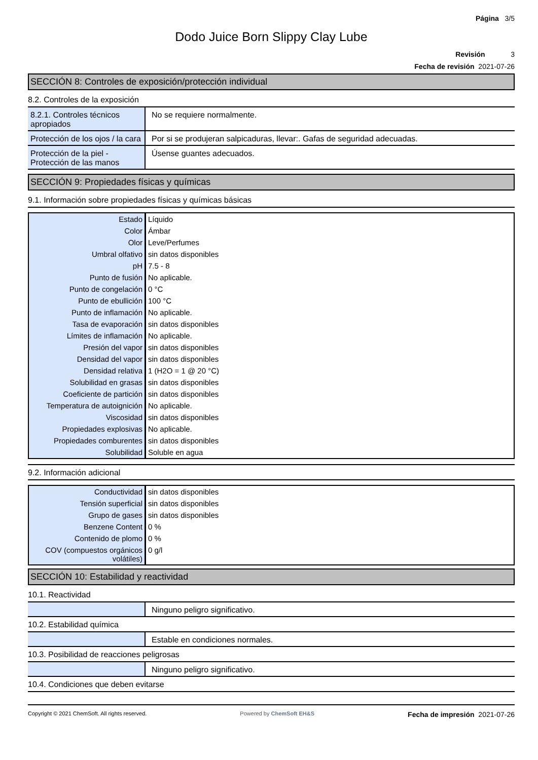Página 3/5
Dodo Juice Born Slippy Clay Lube
Revisión 3
Fecha de revisión 2021-07-26
SECCIÓN 8: Controles de exposición/protección individual
8.2. Controles de la exposición
| 8.2.1. Controles técnicos apropiados | No se requiere normalmente. |
| Protección de los ojos / la cara | Por si se produjeran salpicaduras, llevar:. Gafas de seguridad adecuadas. |
| Protección de la piel - Protección de las manos | Úsense guantes adecuados. |
SECCIÓN 9: Propiedades físicas y químicas
9.1. Información sobre propiedades físicas y químicas básicas
| Estado | Líquido |
| Color | Ámbar |
| Olor | Leve/Perfumes |
| Umbral olfativo | sin datos disponibles |
| pH | 7.5 - 8 |
| Punto de fusión | No aplicable. |
| Punto de congelación | 0 °C |
| Punto de ebullición | 100 °C |
| Punto de inflamación | No aplicable. |
| Tasa de evaporación | sin datos disponibles |
| Límites de inflamación | No aplicable. |
| Presión del vapor | sin datos disponibles |
| Densidad del vapor | sin datos disponibles |
| Densidad relativa | 1 (H2O = 1 @ 20 °C) |
| Solubilidad en grasas | sin datos disponibles |
| Coeficiente de partición | sin datos disponibles |
| Temperatura de autoignición | No aplicable. |
| Viscosidad | sin datos disponibles |
| Propiedades explosivas | No aplicable. |
| Propiedades comburentes | sin datos disponibles |
| Solubilidad | Soluble en agua |
9.2. Información adicional
| Conductividad | sin datos disponibles |
| Tensión superficial | sin datos disponibles |
| Grupo de gases | sin datos disponibles |
| Benzene Content | 0 % |
| Contenido de plomo | 0 % |
| COV (compuestos orgánicos volátiles) | 0 g/l |
SECCIÓN 10: Estabilidad y reactividad
10.1. Reactividad
| | Ninguno peligro significativo. |
10.2. Estabilidad química
| | Estable en condiciones normales. |
10.3. Posibilidad de reacciones peligrosas
| | Ninguno peligro significativo. |
10.4. Condiciones que deben evitarse
Copyright © 2021 ChemSoft. All rights reserved. Powered by ChemSoft EH&S Fecha de impresión 2021-07-26